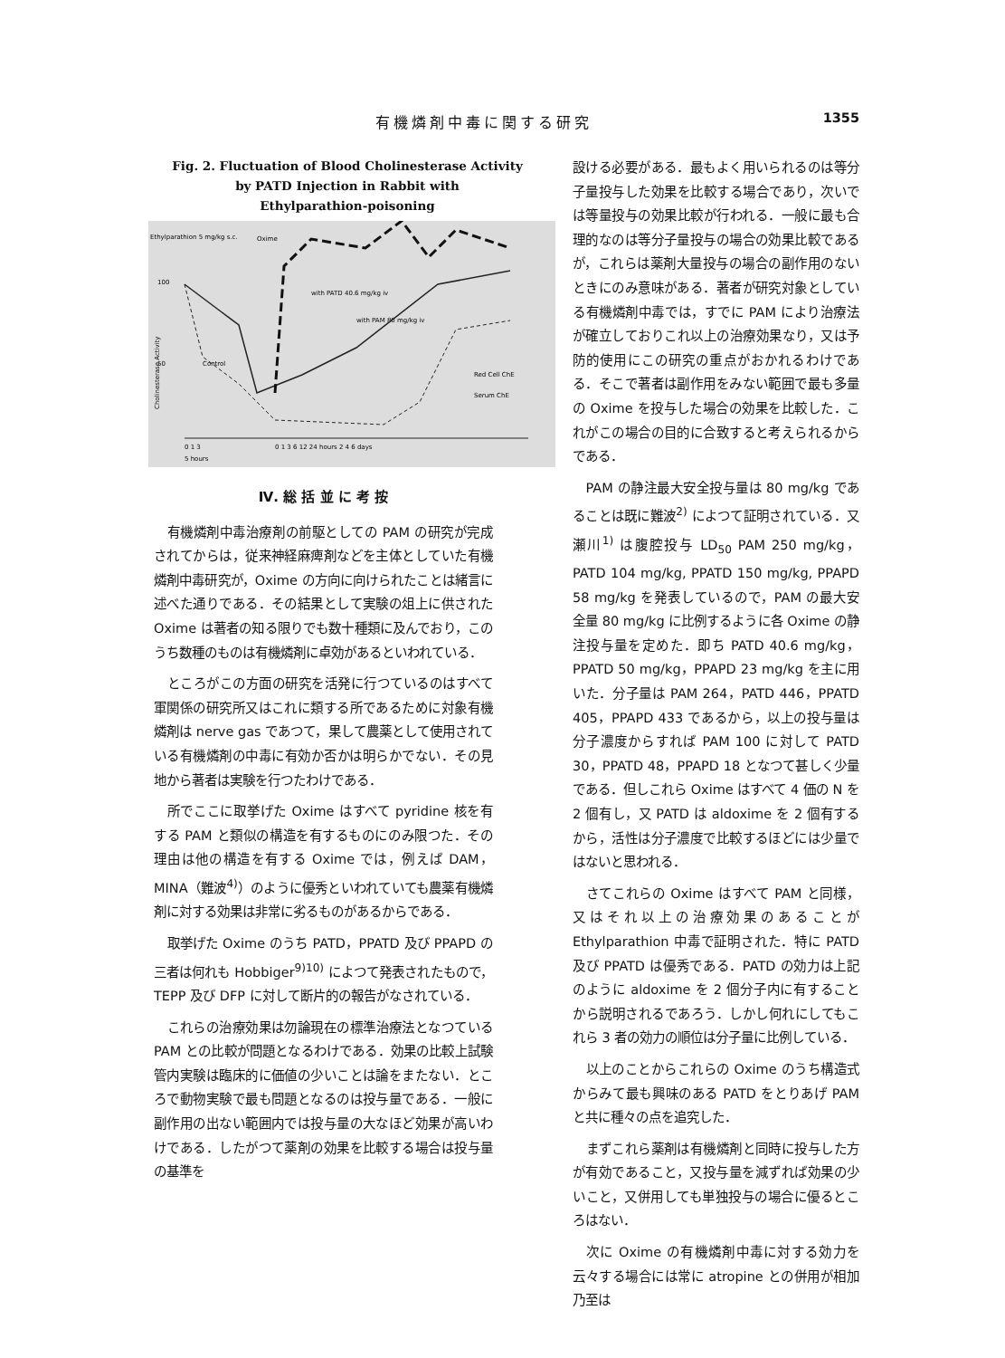有機燐剤中毒に関する研究 1355
Fig. 2. Fluctuation of Blood Cholinesterase Activity
by PATD Injection in Rabbit with
Ethylparathion-poisoning
Ethylparathion 5 mg/kg s.c.
Oxime
100
50
with PATD 40.6 mg/kg iv
with PAM 80 mg/kg iv
Control
Red Cell ChE
Serum ChE
Cholinesterase Activity
0 1 3
0 1 3 6 12 24 hours 2 4 6 days
5 hours
Ⅳ. 総 括 並 に 考 按
有機燐剤中毒治療剤の前駆としての PAM の研究が完成されてからは，従来神経麻痺剤などを主体としていた有機燐剤中毒研究が，Oxime の方向に向けられたことは緒言に述べた通りである．その結果として実験の俎上に供された Oxime は著者の知る限りでも数十種類に及んでおり，このうち数種のものは有機燐剤に卓効があるといわれている．
ところがこの方面の研究を活発に行つているのはすべて軍関係の研究所又はこれに類する所であるために対象有機燐剤は nerve gas であつて，果して農薬として使用されている有機燐剤の中毒に有効か否かは明らかでない．その見地から著者は実験を行つたわけである．
所でここに取挙げた Oxime はすべて pyridine 核を有する PAM と類似の構造を有するものにのみ限つた．その理由は他の構造を有する Oxime では，例えば DAM，MINA（難波<sup>4)</sup>）のように優秀といわれていても農薬有機燐剤に対する効果は非常に劣るものがあるからである．
取挙げた Oxime のうち PATD，PPATD 及び PPAPD の三者は何れも Hobbiger<sup>9)10)</sup> によつて発表されたもので，TEPP 及び DFP に対して断片的の報告がなされている．
これらの治療効果は勿論現在の標準治療法となつている PAM との比較が問題となるわけである．効果の比較上試験管内実験は臨床的に価値の少いことは論をまたない．ところで動物実験で最も問題となるのは投与量である．一般に副作用の出ない範囲内では投与量の大なほど効果が高いわけである．したがつて薬剤の効果を比較する場合は投与量の基準を
設ける必要がある．最もよく用いられるのは等分子量投与した効果を比較する場合であり，次いでは等量投与の効果比較が行われる．一般に最も合理的なのは等分子量投与の場合の効果比較であるが，これらは薬剤大量投与の場合の副作用のないときにのみ意味がある．著者が研究対象としている有機燐剤中毒では，すでに PAM により治療法が確立しておりこれ以上の治療効果なり，又は予防的使用にこの研究の重点がおかれるわけである．そこで著者は副作用をみない範囲で最も多量の Oxime を投与した場合の効果を比較した．これがこの場合の目的に合致すると考えられるからである．
PAM の静注最大安全投与量は 80 mg/kg であることは既に難波<sup>2)</sup> によつて証明されている．又瀬川<sup>1)</sup> は腹腔投与 LD<sub>50</sub> PAM 250 mg/kg，PATD 104 mg/kg, PPATD 150 mg/kg, PPAPD 58 mg/kg を発表しているので，PAM の最大安全量 80 mg/kg に比例するように各 Oxime の静注投与量を定めた．即ち PATD 40.6 mg/kg，PPATD 50 mg/kg，PPAPD 23 mg/kg を主に用いた．分子量は PAM 264，PATD 446，PPATD 405，PPAPD 433 であるから，以上の投与量は分子濃度からすれば PAM 100 に対して PATD 30，PPATD 48，PPAPD 18 となつて甚しく少量である．但しこれら Oxime はすべて 4 価の N を 2 個有し，又 PATD は aldoxime を 2 個有するから，活性は分子濃度で比較するほどには少量ではないと思われる．
さてこれらの Oxime はすべて PAM と同様，又はそれ以上の治療効果のあることが Ethylparathion 中毒で証明された．特に PATD 及び PPATD は優秀である．PATD の効力は上記のように aldoxime を 2 個分子内に有することから説明されるであろう．しかし何れにしてもこれら 3 者の効力の順位は分子量に比例している．
以上のことからこれらの Oxime のうち構造式からみて最も興味のある PATD をとりあげ PAM と共に種々の点を追究した．
まずこれら薬剤は有機燐剤と同時に投与した方が有効であること，又投与量を減ずれば効果の少いこと，又併用しても単独投与の場合に優るところはない．
次に Oxime の有機燐剤中毒に対する効力を云々する場合には常に atropine との併用が相加乃至は